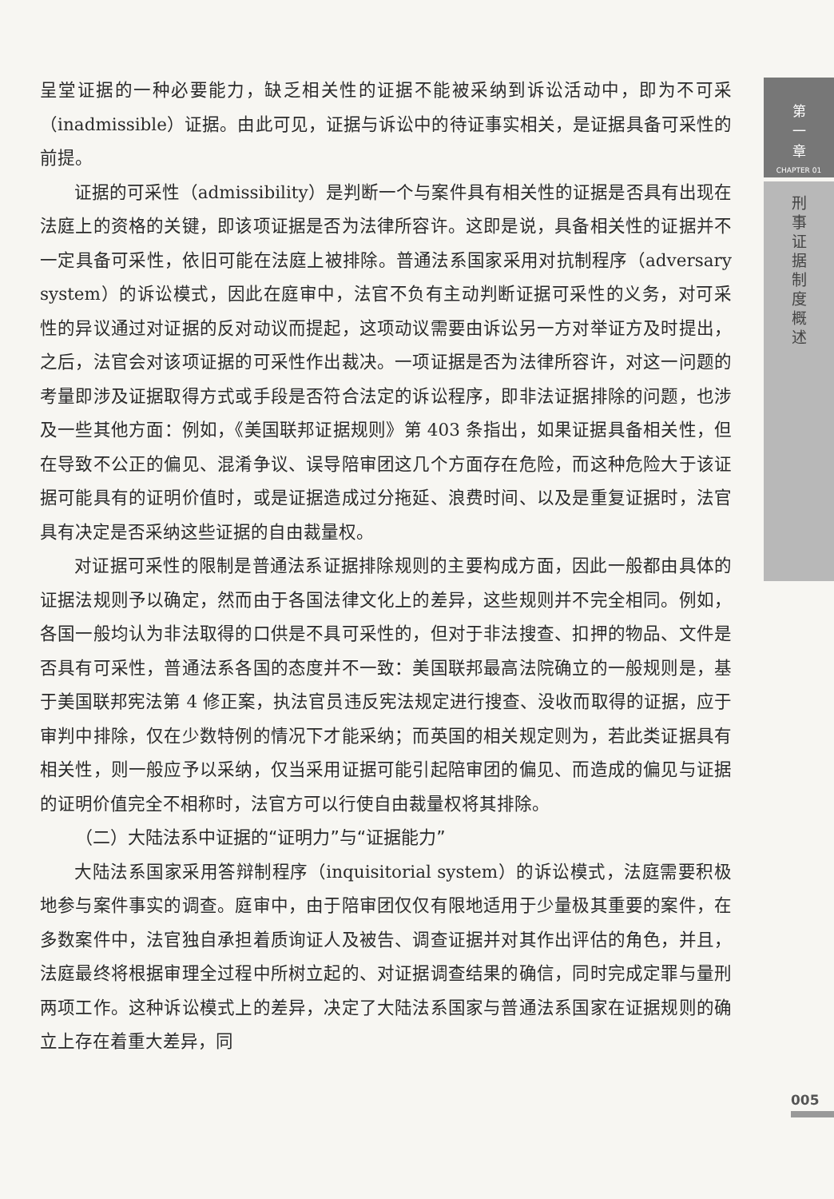呈堂证据的一种必要能力，缺乏相关性的证据不能被采纳到诉讼活动中，即为不可采（inadmissible）证据。由此可见，证据与诉讼中的待证事实相关，是证据具备可采性的前提。
证据的可采性（admissibility）是判断一个与案件具有相关性的证据是否具有出现在法庭上的资格的关键，即该项证据是否为法律所容许。这即是说，具备相关性的证据并不一定具备可采性，依旧可能在法庭上被排除。普通法系国家采用对抗制程序（adversary system）的诉讼模式，因此在庭审中，法官不负有主动判断证据可采性的义务，对可采性的异议通过对证据的反对动议而提起，这项动议需要由诉讼另一方对举证方及时提出，之后，法官会对该项证据的可采性作出裁决。一项证据是否为法律所容许，对这一问题的考量即涉及证据取得方式或手段是否符合法定的诉讼程序，即非法证据排除的问题，也涉及一些其他方面：例如，《美国联邦证据规则》第 403 条指出，如果证据具备相关性，但在导致不公正的偏见、混淆争议、误导陪审团这几个方面存在危险，而这种危险大于该证据可能具有的证明价值时，或是证据造成过分拖延、浪费时间、以及是重复证据时，法官具有决定是否采纳这些证据的自由裁量权。
对证据可采性的限制是普通法系证据排除规则的主要构成方面，因此一般都由具体的证据法规则予以确定，然而由于各国法律文化上的差异，这些规则并不完全相同。例如，各国一般均认为非法取得的口供是不具可采性的，但对于非法搜查、扣押的物品、文件是否具有可采性，普通法系各国的态度并不一致：美国联邦最高法院确立的一般规则是，基于美国联邦宪法第 4 修正案，执法官员违反宪法规定进行搜查、没收而取得的证据，应于审判中排除，仅在少数特例的情况下才能采纳；而英国的相关规定则为，若此类证据具有相关性，则一般应予以采纳，仅当采用证据可能引起陪审团的偏见、而造成的偏见与证据的证明价值完全不相称时，法官方可以行使自由裁量权将其排除。
（二）大陆法系中证据的“证明力”与“证据能力”
大陆法系国家采用答辩制程序（inquisitorial system）的诉讼模式，法庭需要积极地参与案件事实的调查。庭审中，由于陪审团仅仅有限地适用于少量极其重要的案件，在多数案件中，法官独自承担着质询证人及被告、调查证据并对其作出评估的角色，并且，法庭最终将根据审理全过程中所树立起的、对证据调查结果的确信，同时完成定罪与量刑两项工作。这种诉讼模式上的差异，决定了大陆法系国家与普通法系国家在证据规则的确立上存在着重大差异，同
第
一
章
CHAPTER 01
刑
事
证
据
制
度
概
述
005